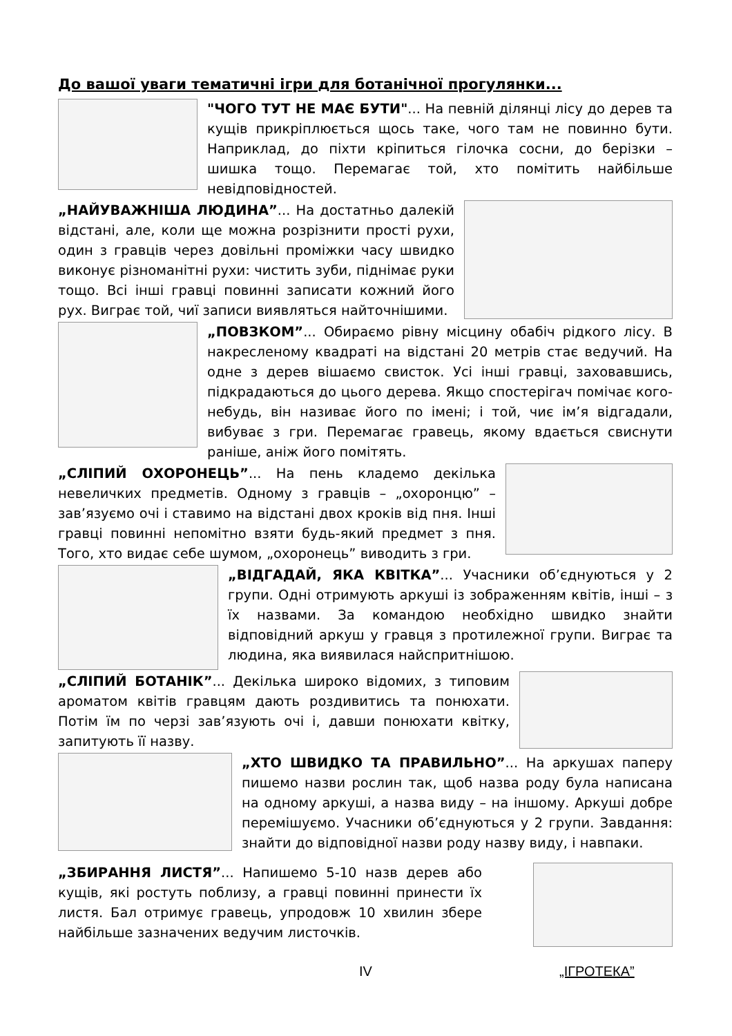До вашої уваги тематичні ігри для ботанічної прогулянки...
"ЧОГО ТУТ НЕ МАЄ БУТИ"... На певній ділянці лісу до дерев та кущів прикріплюється щось таке, чого там не повинно бути. Наприклад, до піхти кріпиться гілочка сосни, до берізки – шишка тощо. Перемагає той, хто помітить найбільше невідповідностей.
„НАЙУВАЖНІША ЛЮДИНА”... На достатньо далекій відстані, але, коли ще можна розрізнити прості рухи, один з гравців через довільні проміжки часу швидко виконує різноманітні рухи: чистить зуби, піднімає руки тощо. Всі інші гравці повинні записати кожний його рух. Виграє той, чиї записи виявляться найточнішими.
„ПОВЗКОМ”... Обираємо рівну місцину обабіч рідкого лісу. В накресленому квадраті на відстані 20 метрів стає ведучий. На одне з дерев вішаємо свисток. Усі інші гравці, заховавшись, підкрадаються до цього дерева. Якщо спостерігач помічає кого-небудь, він називає його по імені; і той, чиє ім’я відгадали, вибуває з гри. Перемагає гравець, якому вдається свиснути раніше, аніж його помітять.
„СЛІПИЙ ОХОРОНЕЦЬ”... На пень кладемо декілька невеличких предметів. Одному з гравців – „охоронцю” – зав’язуємо очі і ставимо на відстані двох кроків від пня. Інші гравці повинні непомітно взяти будь-який предмет з пня. Того, хто видає себе шумом, „охоронець” виводить з гри.
„ВІДГАДАЙ, ЯКА КВІТКА”... Учасники об’єднуються у 2 групи. Одні отримують аркуші із зображенням квітів, інші – з їх назвами. За командою необхідно швидко знайти відповідний аркуш у гравця з протилежної групи. Виграє та людина, яка виявилася найспритнішою.
„СЛІПИЙ БОТАНІК”... Декілька широко відомих, з типовим ароматом квітів гравцям дають роздивитись та понюхати. Потім їм по черзі зав’язують очі і, давши понюхати квітку, запитують її назву.
„ХТО ШВИДКО ТА ПРАВИЛЬНО”... На аркушах паперу пишемо назви рослин так, щоб назва роду була написана на одному аркуші, а назва виду – на іншому. Аркуші добре перемішуємо. Учасники об’єднуються у 2 групи. Завдання: знайти до відповідної назви роду назву виду, і навпаки.
„ЗБИРАННЯ ЛИСТЯ”... Напишемо 5-10 назв дерев або кущів, які ростуть поблизу, а гравці повинні принести їх листя. Бал отримує гравець, упродовж 10 хвилин збере найбільше зазначених ведучим листочків.
IV „ІГРОТЕКА”